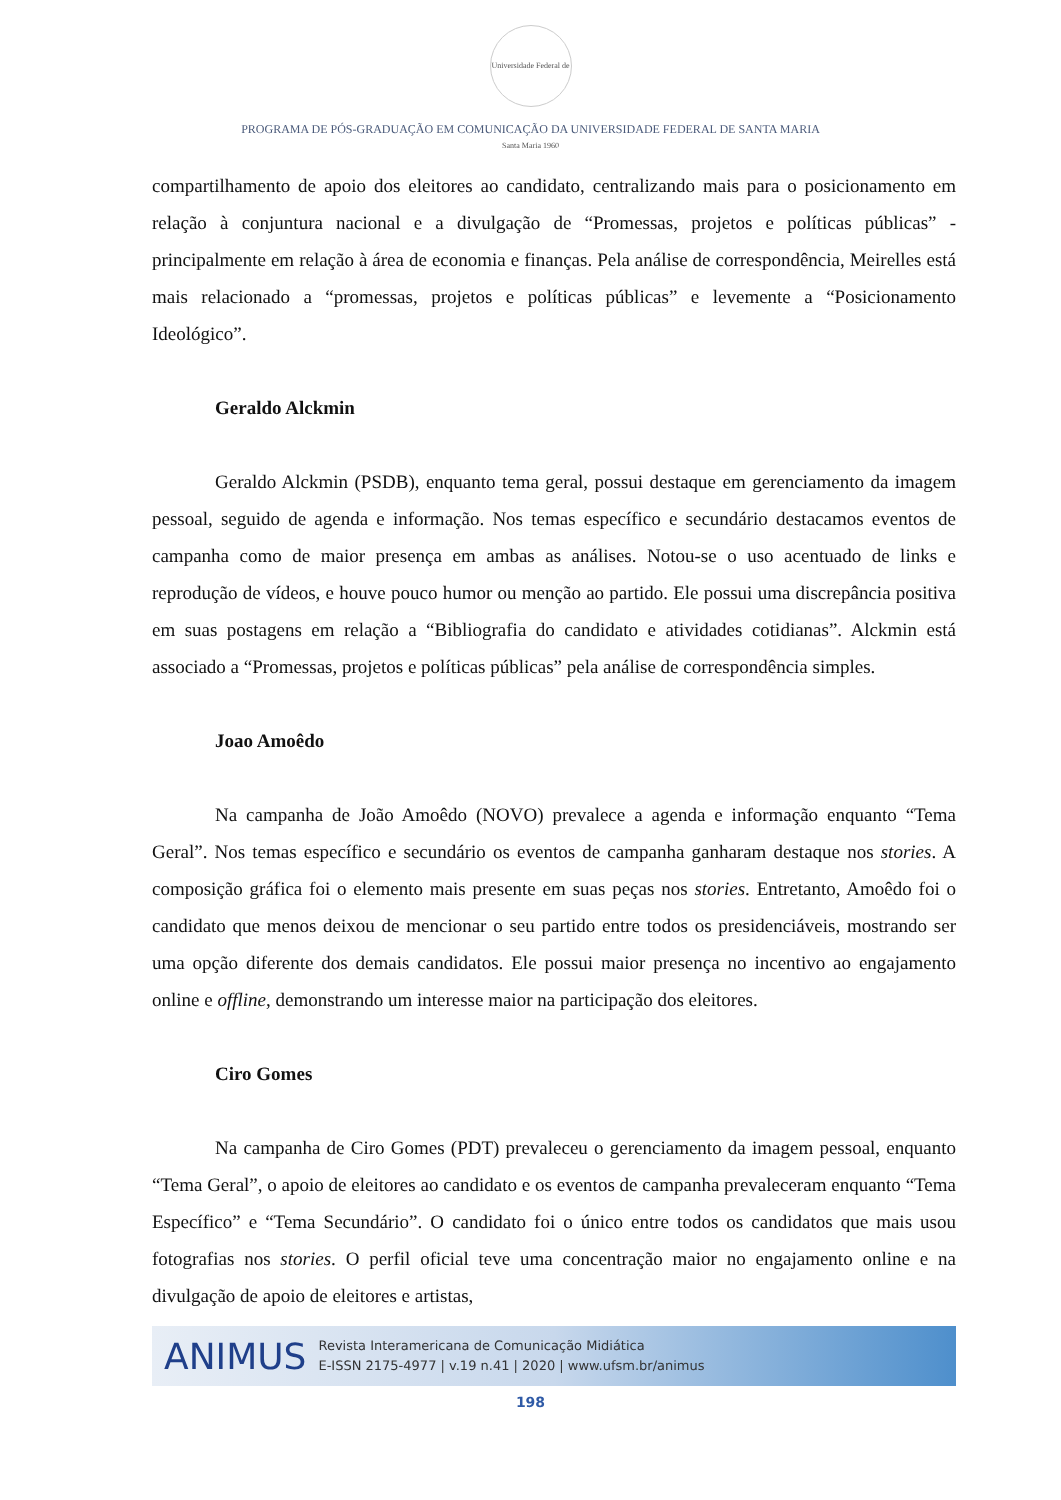Universidade Federal de Santa Maria 1960
PROGRAMA DE PÓS-GRADUAÇÃO EM COMUNICAÇÃO DA UNIVERSIDADE FEDERAL DE SANTA MARIA
compartilhamento de apoio dos eleitores ao candidato, centralizando mais para o posicionamento em relação à conjuntura nacional e a divulgação de “Promessas, projetos e políticas públicas” - principalmente em relação à área de economia e finanças. Pela análise de correspondência, Meirelles está mais relacionado a “promessas, projetos e políticas públicas” e levemente a “Posicionamento Ideológico”.
Geraldo Alckmin
Geraldo Alckmin (PSDB), enquanto tema geral, possui destaque em gerenciamento da imagem pessoal, seguido de agenda e informação. Nos temas específico e secundário destacamos eventos de campanha como de maior presença em ambas as análises. Notou-se o uso acentuado de links e reprodução de vídeos, e houve pouco humor ou menção ao partido. Ele possui uma discrepância positiva em suas postagens em relação a “Bibliografia do candidato e atividades cotidianas”. Alckmin está associado a “Promessas, projetos e políticas públicas” pela análise de correspondência simples.
Joao Amoêdo
Na campanha de João Amoêdo (NOVO) prevalece a agenda e informação enquanto “Tema Geral”. Nos temas específico e secundário os eventos de campanha ganharam destaque nos stories. A composição gráfica foi o elemento mais presente em suas peças nos stories. Entretanto, Amoêdo foi o candidato que menos deixou de mencionar o seu partido entre todos os presidenciáveis, mostrando ser uma opção diferente dos demais candidatos. Ele possui maior presença no incentivo ao engajamento online e offline, demonstrando um interesse maior na participação dos eleitores.
Ciro Gomes
Na campanha de Ciro Gomes (PDT) prevaleceu o gerenciamento da imagem pessoal, enquanto “Tema Geral”, o apoio de eleitores ao candidato e os eventos de campanha prevaleceram enquanto “Tema Específico” e “Tema Secundário”. O candidato foi o único entre todos os candidatos que mais usou fotografias nos stories. O perfil oficial teve uma concentração maior no engajamento online e na divulgação de apoio de eleitores e artistas,
ANIMUS
Revista Interamericana de Comunicação Midiática
E-ISSN 2175-4977 | v.19 n.41 | 2020 | www.ufsm.br/animus
198